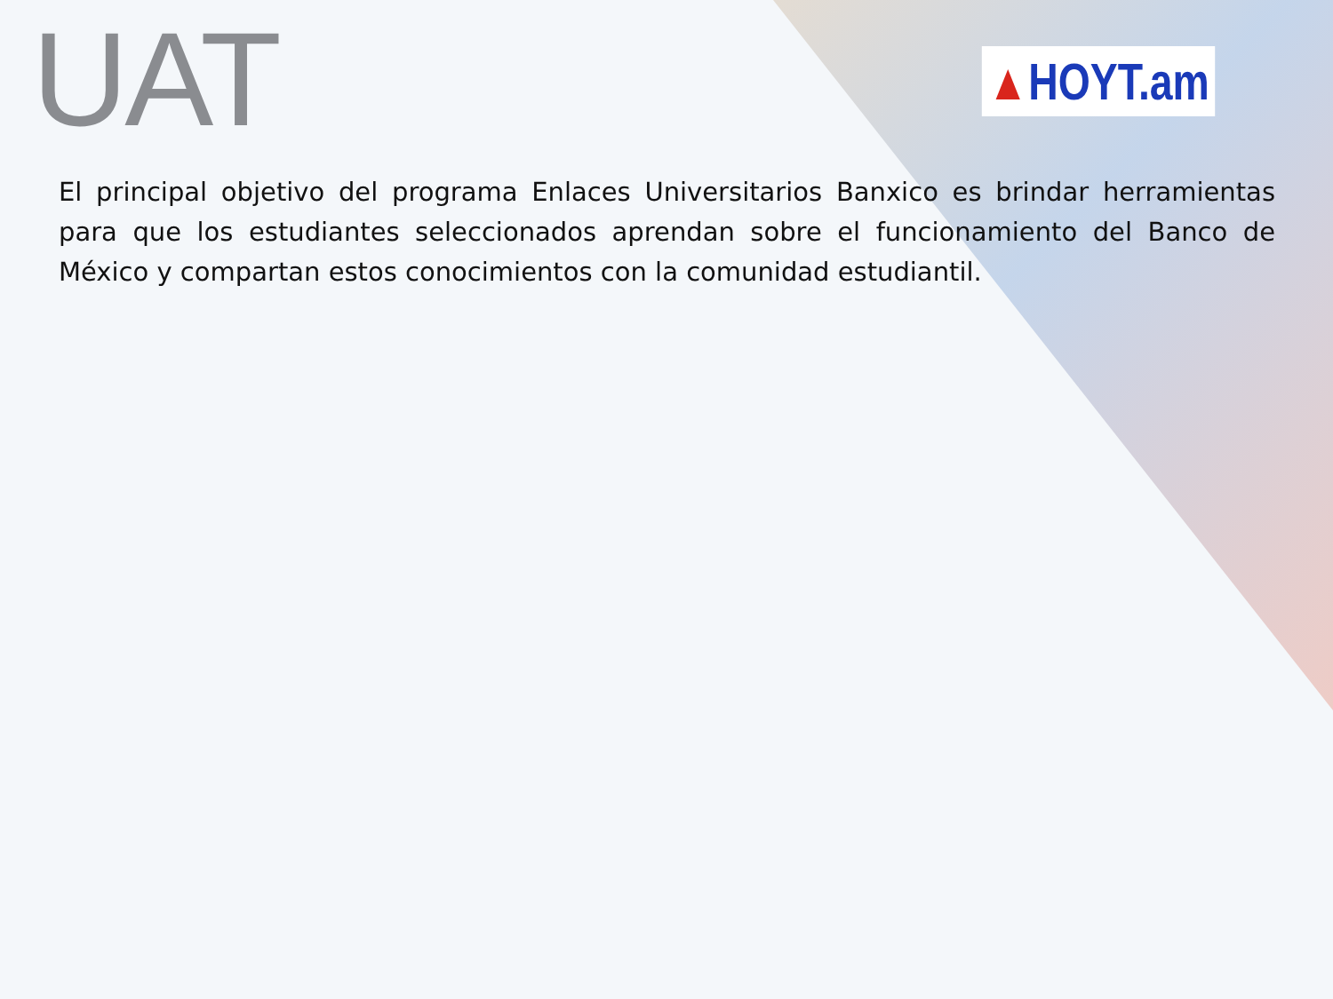UAT
▲HOYT.am
El principal objetivo del programa Enlaces Universitarios Banxico es brindar herramientas para que los estudiantes seleccionados aprendan sobre el funcionamiento del Banco de México y compartan estos conocimientos con la comunidad estudiantil.